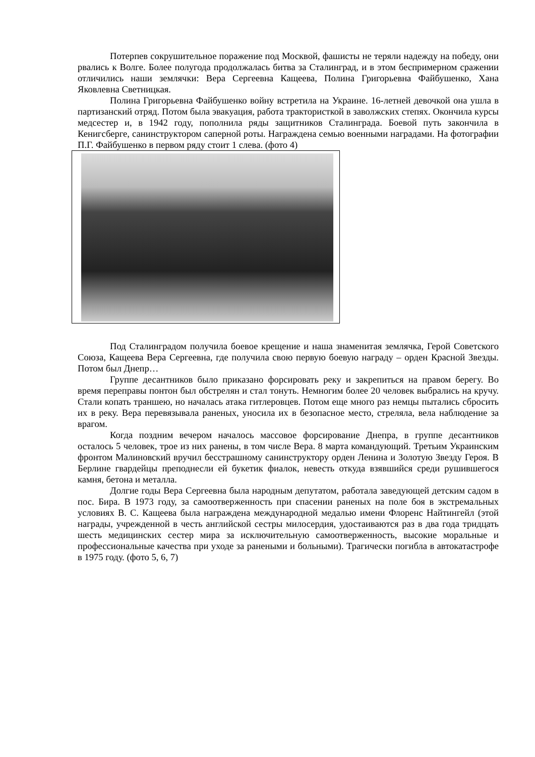Потерпев сокрушительное поражение под Москвой, фашисты не теряли надежду на победу, они рвались к Волге. Более полугода продолжалась битва за Сталинград, и в этом беспримерном сражении отличились наши землячки: Вера Сергеевна Кащеева, Полина Григорьевна Файбушенко, Хана Яковлевна Светницкая.
Полина Григорьевна Файбушенко войну встретила на Украине. 16-летней девочкой она ушла в партизанский отряд. Потом была эвакуация, работа трактористкой в заволжских степях. Окончила курсы медсестер и, в 1942 году, пополнила ряды защитников Сталинграда. Боевой путь закончила в Кенигсберге, санинструктором саперной роты. Награждена семью военными наградами. На фотографии П.Г. Файбушенко в первом ряду стоит 1 слева. (фото 4)
Под Сталинградом получила боевое крещение и наша знаменитая землячка, Герой Советского Союза, Кащеева Вера Сергеевна, где получила свою первую боевую награду – орден Красной Звезды. Потом был Днепр…
Группе десантников было приказано форсировать реку и закрепиться на правом берегу. Во время переправы понтон был обстрелян и стал тонуть. Немногим более 20 человек выбрались на кручу. Стали копать траншею, но началась атака гитлеровцев. Потом еще много раз немцы пытались сбросить их в реку. Вера перевязывала раненых, уносила их в безопасное место, стреляла, вела наблюдение за врагом.
Когда поздним вечером началось массовое форсирование Днепра, в группе десантников осталось 5 человек, трое из них ранены, в том числе Вера. 8 марта командующий. Третьим Украинским фронтом Малиновский вручил бесстрашному санинструктору орден Ленина и Золотую Звезду Героя. В Берлине гвардейцы преподнесли ей букетик фиалок, невесть откуда взявшийся среди рушившегося камня, бетона и металла.
Долгие годы Вера Сергеевна была народным депутатом, работала заведующей детским садом в пос. Бира. В 1973 году, за самоотверженность при спасении раненых на поле боя в экстремальных условиях В. С. Кащеева была награждена международной медалью имени Флоренс Найтингейл (этой награды, учрежденной в честь английской сестры милосердия, удостаиваются раз в два года тридцать шесть медицинских сестер мира за исключительную самоотверженность, высокие моральные и профессиональные качества при уходе за ранеными и больными). Трагически погибла в автокатастрофе в 1975 году. (фото 5, 6, 7)